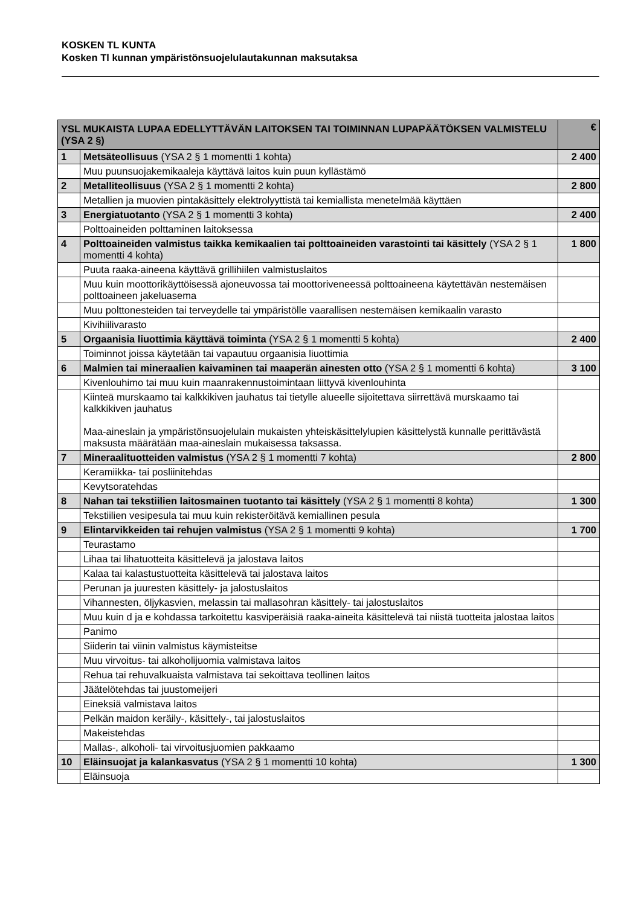KOSKEN TL KUNTA
Kosken Tl kunnan ympäristönsuojelulautakunnan maksutaksa
| YSL MUKAISTA LUPAA EDELLYTTÄVÄN LAITOKSEN TAI TOIMINNAN LUPAPÄÄTÖKSEN VALMISTELU (YSA 2 §) | | € |
| --- | --- | --- |
| 1 | Metsäteollisuus (YSA 2 § 1 momentti 1 kohta) | 2 400 |
| | Muu puunsuojakemikaaleja käyttävä laitos kuin puun kyllästämö | |
| 2 | Metalliteollisuus (YSA 2 § 1 momentti 2 kohta) | 2 800 |
| | Metallien ja muovien pintakäsittely elektrolyyttistä tai kemiallista menetelmää käyttäen | |
| 3 | Energiatuotanto (YSA 2 § 1 momentti 3 kohta) | 2 400 |
| | Polttoaineiden polttaminen laitoksessa | |
| 4 | Polttoaineiden valmistus taikka kemikaalien tai polttoaineiden varastointi tai käsittely (YSA 2 § 1 momentti 4 kohta) | 1 800 |
| | Puuta raaka-aineena käyttävä grillihiilen valmistuslaitos | |
| | Muu kuin moottorikäyttöisessä ajoneuvossa tai moottoriveneessä polttoaineena käytettävän nestemäisen polttoaineen jakeluasema | |
| | Muu polttonesteiden tai terveydelle tai ympäristölle vaarallisen nestemäisen kemikaalin varasto | |
| | Kivihiilivarasto | |
| 5 | Orgaanisia liuottimia käyttävä toiminta (YSA 2 § 1 momentti 5 kohta) | 2 400 |
| | Toiminnot joissa käytetään tai vapautuu orgaanisia liuottimia | |
| 6 | Malmien tai mineraalien kaivaminen tai maaperän ainesten otto (YSA 2 § 1 momentti 6 kohta) | 3 100 |
| | Kivenlouhimo tai muu kuin maanrakennustoimintaan liittyvä kivenlouhinta | |
| | Kiinteä murskaamo tai kalkkikiven jauhatus tai tietylle alueelle sijoitettava siirrettävä murskaamo tai kalkkikiven jauhatus Maa-aineslain ja ympäristönsuojelulain mukaisten yhteiskäsittelylupien käsittelystä kunnalle perittävästä maksusta määrätään maa-aineslain mukaisessa taksassa. | |
| 7 | Mineraalituotteiden valmistus (YSA 2 § 1 momentti 7 kohta) | 2 800 |
| | Keramiikka- tai posliinitehdas | |
| | Kevytsoratehdas | |
| 8 | Nahan tai tekstiilien laitosmainen tuotanto tai käsittely (YSA 2 § 1 momentti 8 kohta) | 1 300 |
| | Tekstiilien vesipesula tai muu kuin rekisteröitävä kemiallinen pesula | |
| 9 | Elintarvikkeiden tai rehujen valmistus (YSA 2 § 1 momentti 9 kohta) | 1 700 |
| | Teurastamo | |
| | Lihaa tai lihatuotteita käsittelevä ja jalostava laitos | |
| | Kalaa tai kalastustuotteita käsittelevä tai jalostava laitos | |
| | Perunan ja juuresten käsittely- ja jalostuslaitos | |
| | Vihannesten, öljykasvien, melassin tai mallasohran käsittely- tai jalostuslaitos | |
| | Muu kuin d ja e kohdassa tarkoitettu kasviperäisiä raaka-aineita käsittelevä tai niistä tuotteita jalostaa laitos | |
| | Panimo | |
| | Siiderin tai viinin valmistus käymisteitse | |
| | Muu virvoitus- tai alkoholijuomia valmistava laitos | |
| | Rehua tai rehuvalkuaista valmistava tai sekoittava teollinen laitos | |
| | Jäätelötehdas tai juustomeijeri | |
| | Eineksiä valmistava laitos | |
| | Pelkän maidon keräily-, käsittely-, tai jalostuslaitos | |
| | Makeistehdas | |
| | Mallas-, alkoholi- tai virvoitusjuomien pakkaamo | |
| 10 | Eläinsuojat ja kalankasvatus (YSA 2 § 1 momentti 10 kohta) | 1 300 |
| | Eläinsuoja | |